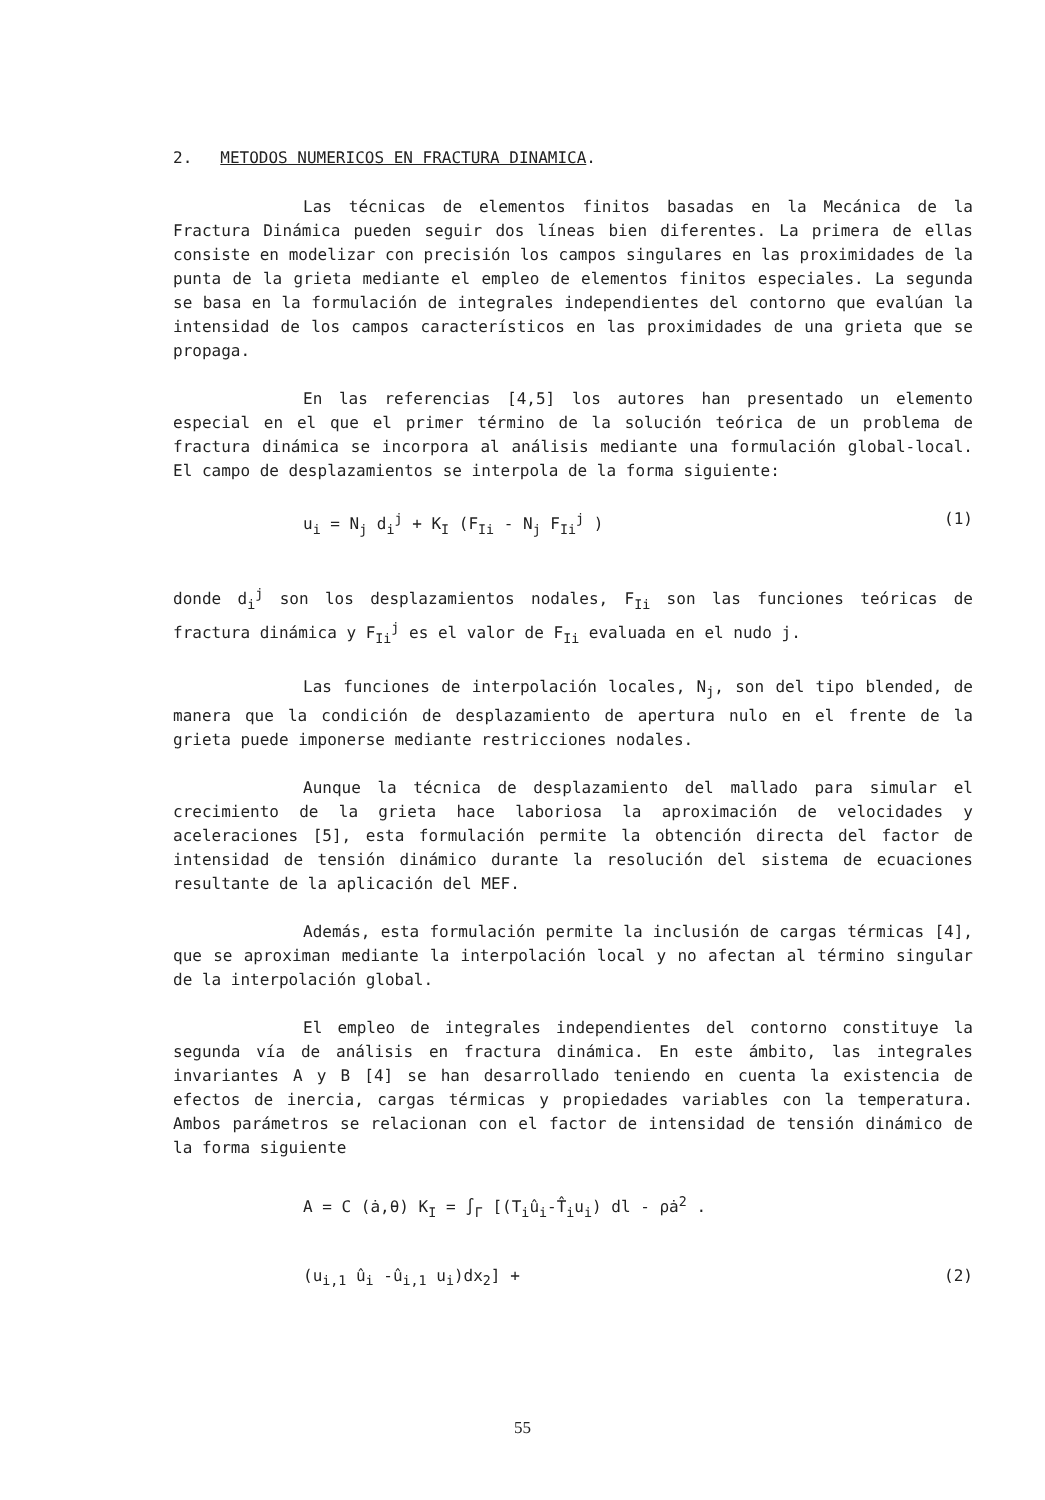2. METODOS NUMERICOS EN FRACTURA DINAMICA.
Las técnicas de elementos finitos basadas en la Mecánica de la Fractura Dinámica pueden seguir dos líneas bien diferentes. La primera de ellas consiste en modelizar con precisión los campos singulares en las proximidades de la punta de la grieta mediante el empleo de elementos finitos especiales. La segunda se basa en la formulación de integrales independientes del contorno que evalúan la intensidad de los campos característicos en las proximidades de una grieta que se propaga.
En las referencias [4,5] los autores han presentado un elemento especial en el que el primer término de la solución teórica de un problema de fractura dinámica se incorpora al análisis mediante una formulación global-local. El campo de desplazamientos se interpola de la forma siguiente:
u<sub>i</sub> = N<sub>j</sub> d<sub>i</sub><sup>j</sup> + K<sub>I</sub> (F<sub>Ii</sub> - N<sub>j</sub> F<sub>Ii</sub><sup>j</sup> ) (1)
donde d<sub>i</sub><sup>j</sup> son los desplazamientos nodales, F<sub>Ii</sub> son las funciones teóricas de fractura dinámica y F<sub>Ii</sub><sup>j</sup> es el valor de F<sub>Ii</sub> evaluada en el nudo j.
Las funciones de interpolación locales, N<sub>j</sub>, son del tipo blended, de manera que la condición de desplazamiento de apertura nulo en el frente de la grieta puede imponerse mediante restricciones nodales.
Aunque la técnica de desplazamiento del mallado para simular el crecimiento de la grieta hace laboriosa la aproximación de velocidades y aceleraciones [5], esta formulación permite la obtención directa del factor de intensidad de tensión dinámico durante la resolución del sistema de ecuaciones resultante de la aplicación del MEF.
Además, esta formulación permite la inclusión de cargas térmicas [4], que se aproximan mediante la interpolación local y no afectan al término singular de la interpolación global.
El empleo de integrales independientes del contorno constituye la segunda vía de análisis en fractura dinámica. En este ámbito, las integrales invariantes A y B [4] se han desarrollado teniendo en cuenta la existencia de efectos de inercia, cargas térmicas y propiedades variables con la temperatura. Ambos parámetros se relacionan con el factor de intensidad de tensión dinámico de la forma siguiente
A = C (ȧ,θ) K<sub>I</sub> = ∫<sub>Γ</sub> [(T<sub>i</sub>û<sub>i</sub>-T̂<sub>i</sub>u<sub>i</sub>) dl - ρȧ<sup>2</sup> .
(u<sub>i,1</sub> û<sub>i</sub> -û<sub>i,1</sub> u<sub>i</sub>)dx<sub>2</sub>] + (2)
55